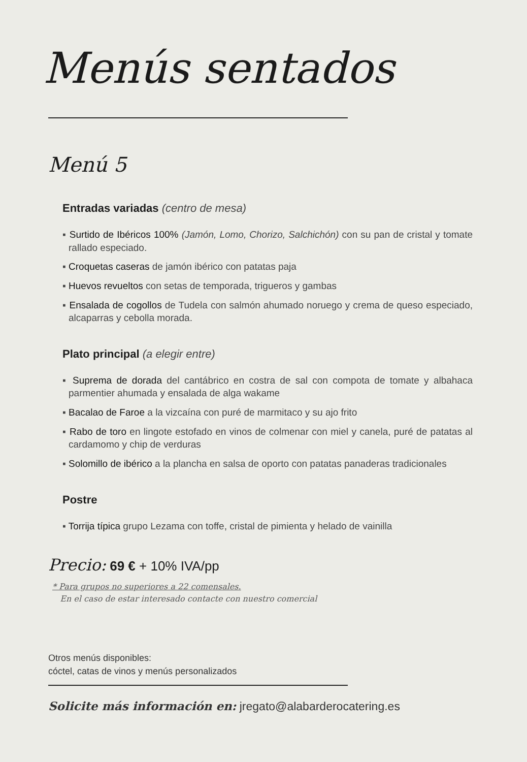Menús sentados
Menú 5
Entradas variadas (centro de mesa)
▪ Surtido de Ibéricos 100% (Jamón, Lomo, Chorizo, Salchichón) con su pan de cristal y tomate rallado especiado.
▪ Croquetas caseras de jamón ibérico con patatas paja
▪ Huevos revueltos con setas de temporada, trigueros y gambas
▪ Ensalada de cogollos de Tudela con salmón ahumado noruego y crema de queso especiado, alcaparras y cebolla morada.
Plato principal (a elegir entre)
▪ Suprema de dorada del cantábrico en costra de sal con compota de tomate y albahaca parmentier ahumada y ensalada de alga wakame
▪ Bacalao de Faroe a la vizcaína con puré de marmitaco y su ajo frito
▪ Rabo de toro en lingote estofado en vinos de colmenar con miel y canela, puré de patatas al cardamomo y chip de verduras
▪ Solomillo de ibérico a la plancha en salsa de oporto con patatas panaderas tradicionales
Postre
▪ Torrija típica grupo Lezama con toffe, cristal de pimienta y helado de vainilla
Precio: 69 € + 10% IVA/pp
* Para grupos no superiores a 22 comensales.
En el caso de estar interesado contacte con nuestro comercial
Otros menús disponibles:
cóctel, catas de vinos y menús personalizados
Solicite más información en: jregato@alabarderocatering.es